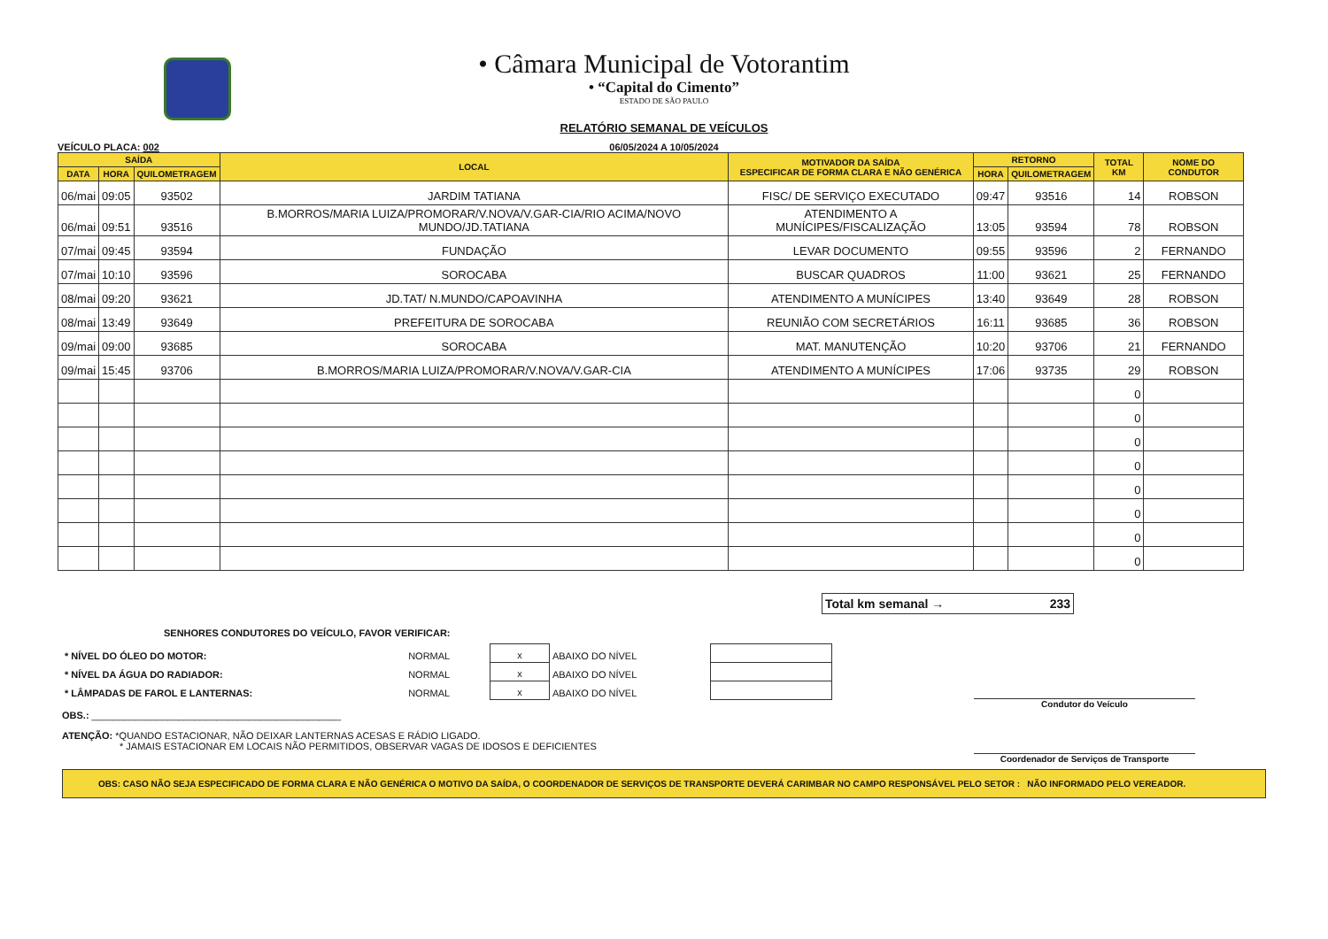• Câmara Municipal de Votorantim
• “Capital do Cimento”
ESTADO DE SÃO PAULO
RELATÓRIO SEMANAL DE VEÍCULOS
VEÍCULO PLACA: 002 06/05/2024 A 10/05/2024
| SAÍDA | | | LOCAL | MOTIVADOR DA SAÍDA ESPECIFICAR DE FORMA CLARA E NÃO GENÉRICA | RETORNO | | TOTAL KM | NOME DO CONDUTOR |
| --- | --- | --- | --- | --- | --- | --- | --- | --- |
| DATA | HORA | QUILOMETRAGEM | | | HORA | QUILOMETRAGEM | | |
| 06/mai | 09:05 | 93502 | JARDIM TATIANA | FISC/ DE SERVIÇO EXECUTADO | 09:47 | 93516 | 14 | ROBSON |
| 06/mai | 09:51 | 93516 | B.MORROS/MARIA LUIZA/PROMORAR/V.NOVA/V.GAR-CIA/RIO ACIMA/NOVO MUNDO/JD.TATIANA | ATENDIMENTO A MUNÍCIPES/FISCALIZAÇÃO | 13:05 | 93594 | 78 | ROBSON |
| 07/mai | 09:45 | 93594 | FUNDAÇÃO | LEVAR DOCUMENTO | 09:55 | 93596 | 2 | FERNANDO |
| 07/mai | 10:10 | 93596 | SOROCABA | BUSCAR QUADROS | 11:00 | 93621 | 25 | FERNANDO |
| 08/mai | 09:20 | 93621 | JD.TAT/ N.MUNDO/CAPOAVINHA | ATENDIMENTO A MUNÍCIPES | 13:40 | 93649 | 28 | ROBSON |
| 08/mai | 13:49 | 93649 | PREFEITURA DE SOROCABA | REUNIÃO COM SECRETÁRIOS | 16:11 | 93685 | 36 | ROBSON |
| 09/mai | 09:00 | 93685 | SOROCABA | MAT. MANUTENÇÃO | 10:20 | 93706 | 21 | FERNANDO |
| 09/mai | 15:45 | 93706 | B.MORROS/MARIA LUIZA/PROMORAR/V.NOVA/V.GAR-CIA | ATENDIMENTO A MUNÍCIPES | 17:06 | 93735 | 29 | ROBSON |
| | | | | | | | 0 | |
| | | | | | | | 0 | |
| | | | | | | | 0 | |
| | | | | | | | 0 | |
| | | | | | | | 0 | |
| | | | | | | | 0 | |
| | | | | | | | 0 | |
| | | | | | | | 0 | |
Total km semanal → 233
SENHORES CONDUTORES DO VEÍCULO, FAVOR VERIFICAR:
| * NÍVEL DO ÓLEO DO MOTOR: | NORMAL | x | ABAIXO DO NÍVEL | |
| * NÍVEL DA ÁGUA DO RADIADOR: | NORMAL | x | ABAIXO DO NÍVEL | |
| * LÂMPADAS DE FAROL E LANTERNAS: | NORMAL | x | ABAIXO DO NÍVEL | |
OBS.: ______________________________________________
ATENÇÃO: *QUANDO ESTACIONAR, NÃO DEIXAR LANTERNAS ACESAS E RÁDIO LIGADO.
* JAMAIS ESTACIONAR EM LOCAIS NÃO PERMITIDOS, OBSERVAR VAGAS DE IDOSOS E DEFICIENTES
Condutor do Veículo
Coordenador de Serviços de Transporte
OBS: CASO NÃO SEJA ESPECIFICADO DE FORMA CLARA E NÃO GENÉRICA O MOTIVO DA SAÍDA, O COORDENADOR DE SERVIÇOS DE TRANSPORTE DEVERÁ CARIMBAR NO CAMPO RESPONSÁVEL PELO SETOR : NÃO INFORMADO PELO VEREADOR.